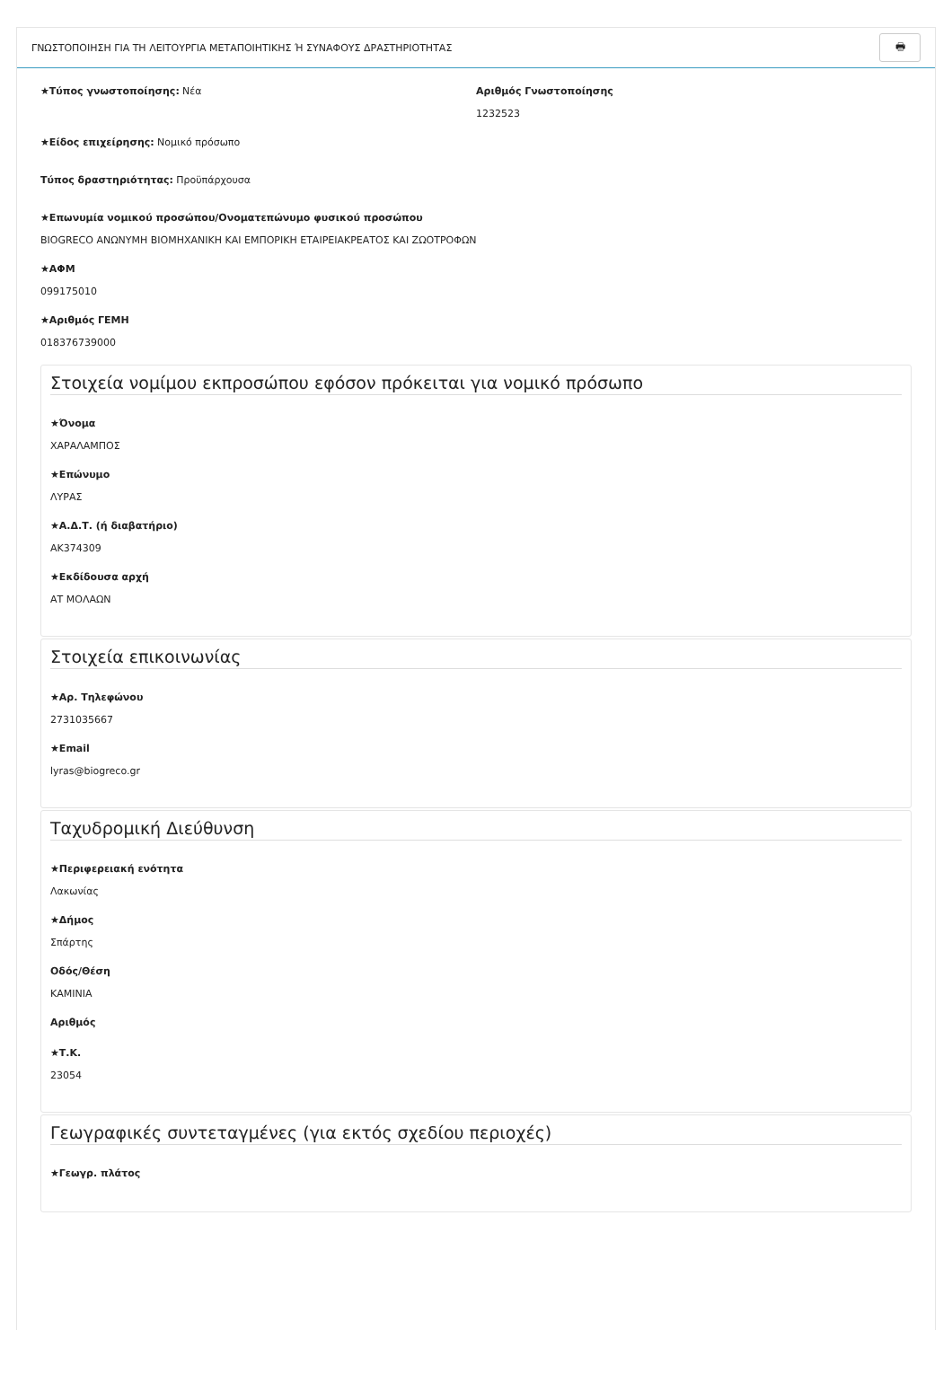ΓΝΩΣΤΟΠΟΙΗΣΗ ΓΙΑ ΤΗ ΛΕΙΤΟΥΡΓΙΑ ΜΕΤΑΠΟΙΗΤΙΚΗΣ Ή ΣΥΝΑΦΟΥΣ ΔΡΑΣΤΗΡΙΟΤΗΤΑΣ 🖶
★Τύπος γνωστοποίησης: Νέα
Αριθμός Γνωστοποίησης
1232523
★Είδος επιχείρησης: Νομικό πρόσωπο
Τύπος δραστηριότητας: Προϋπάρχουσα
★Επωνυμία νομικού προσώπου/Ονοματεπώνυμο φυσικού προσώπου
BIOGRECO ΑΝΩΝΥΜΗ ΒΙΟΜΗΧΑΝΙΚΗ ΚΑΙ ΕΜΠΟΡΙΚΗ ΕΤΑΙΡΕΙΑΚΡΕΑΤΟΣ ΚΑΙ ΖΩΟΤΡΟΦΩΝ
★ΑΦΜ
099175010
★Αριθμός ΓΕΜΗ
018376739000
Στοιχεία νομίμου εκπροσώπου εφόσον πρόκειται για νομικό πρόσωπο
★Όνομα
ΧΑΡΑΛΑΜΠΟΣ
★Επώνυμο
ΛΥΡΑΣ
★Α.Δ.Τ. (ή διαβατήριο)
ΑΚ374309
★Εκδίδουσα αρχή
ΑΤ ΜΟΛΑΩΝ
Στοιχεία επικοινωνίας
★Αρ. Τηλεφώνου
2731035667
★Email
lyras@biogreco.gr
Ταχυδρομική Διεύθυνση
★Περιφερειακή ενότητα
Λακωνίας
★Δήμος
Σπάρτης
Οδός/Θέση
ΚΑΜΙΝΙΑ
Αριθμός
★Τ.Κ.
23054
Γεωγραφικές συντεταγμένες (για εκτός σχεδίου περιοχές)
★Γεωγρ. πλάτος